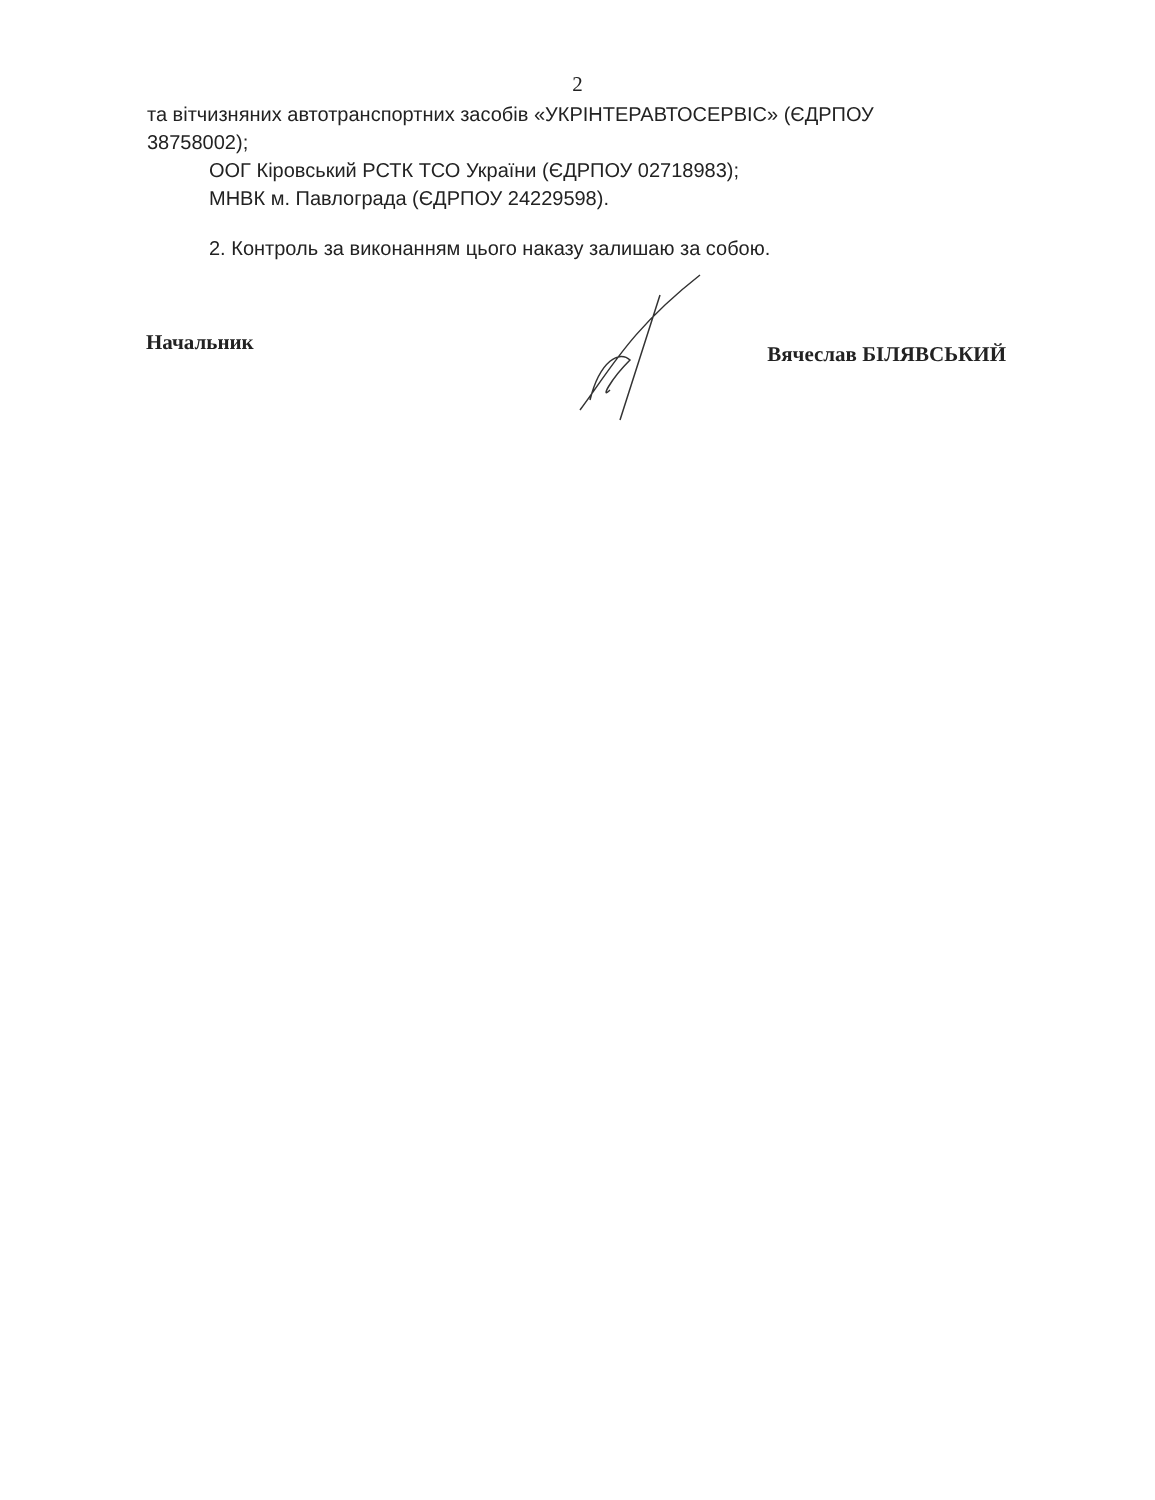2
та вітчизняних автотранспортних засобів «УКРІНТЕРАВТОСЕРВІС» (ЄДРПОУ 38758002);
ООГ Кіровський РСТК ТСО України (ЄДРПОУ 02718983);
МНВК м. Павлограда (ЄДРПОУ 24229598).
2. Контроль за виконанням цього наказу залишаю за собою.
Начальник Вячеслав БІЛЯВСЬКИЙ